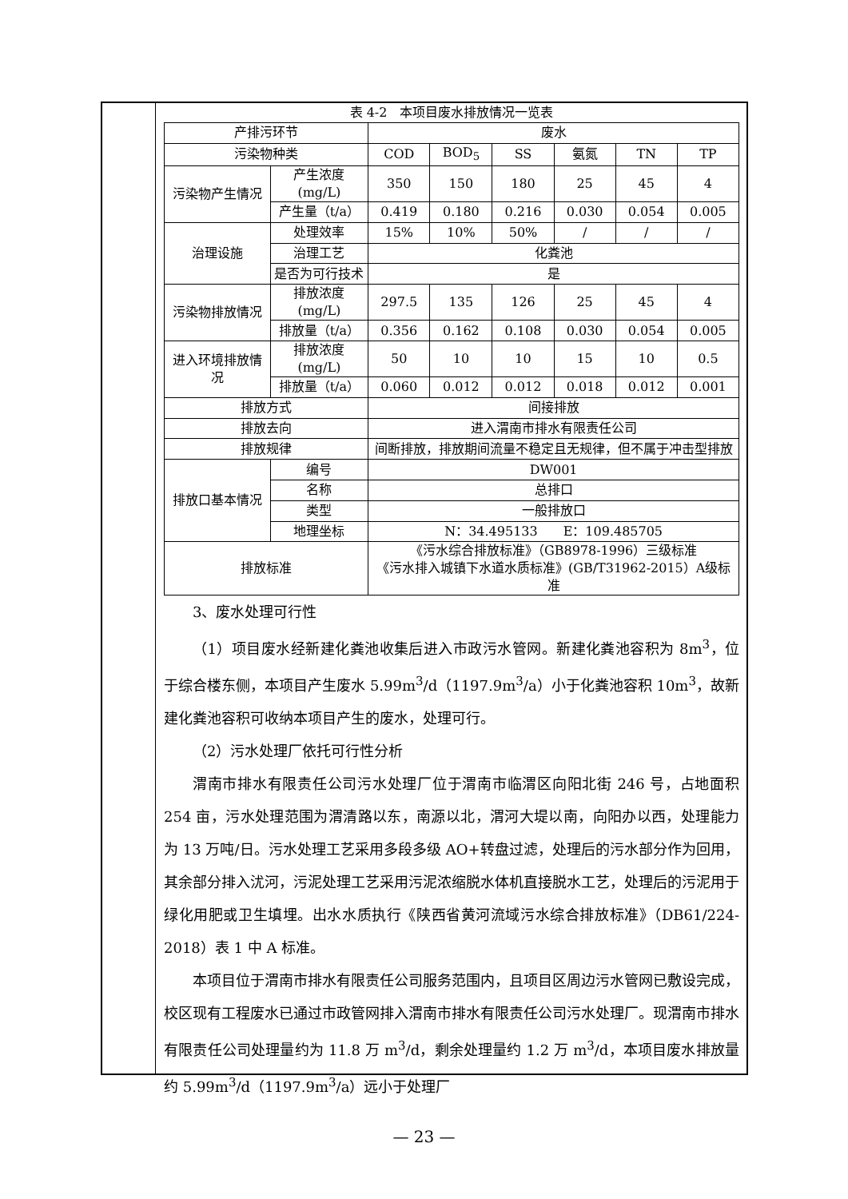表 4-2　本项目废水排放情况一览表
| 产排污环节 | | 废水 | | | | | |
| 污染物种类 | | COD | BOD<sub>5</sub> | SS | 氨氮 | TN | TP |
| 污染物产生情况 | 产生浓度(mg/L) | 350 | 150 | 180 | 25 | 45 | 4 |
| | 产生量（t/a） | 0.419 | 0.180 | 0.216 | 0.030 | 0.054 | 0.005 |
| 治理设施 | 处理效率 | 15% | 10% | 50% | / | / | / |
| | 治理工艺 | 化粪池 | | | | | |
| | 是否为可行技术 | 是 | | | | | |
| 污染物排放情况 | 排放浓度(mg/L) | 297.5 | 135 | 126 | 25 | 45 | 4 |
| | 排放量（t/a） | 0.356 | 0.162 | 0.108 | 0.030 | 0.054 | 0.005 |
| 进入环境排放情况 | 排放浓度(mg/L) | 50 | 10 | 10 | 15 | 10 | 0.5 |
| | 排放量（t/a） | 0.060 | 0.012 | 0.012 | 0.018 | 0.012 | 0.001 |
| 排放方式 | | 间接排放 | | | | | |
| 排放去向 | | 进入渭南市排水有限责任公司 | | | | | |
| 排放规律 | | 间断排放，排放期间流量不稳定且无规律，但不属于冲击型排放 | | | | | |
| 排放口基本情况 | 编号 | DW001 | | | | | |
| | 名称 | 总排口 | | | | | |
| | 类型 | 一般排放口 | | | | | |
| | 地理坐标 | N：34.495133 E：109.485705 | | | | | |
| 排放标准 | | 《污水综合排放标准》（GB8978-1996）三级标准 《污水排入城镇下水道水质标准》(GB/T31962-2015）A级标准 | | | | | |
3、废水处理可行性
（1）项目废水经新建化粪池收集后进入市政污水管网。新建化粪池容积为 8m<sup>3</sup>，位于综合楼东侧，本项目产生废水 5.99m<sup>3</sup>/d（1197.9m<sup>3</sup>/a）小于化粪池容积 10m<sup>3</sup>，故新建化粪池容积可收纳本项目产生的废水，处理可行。
（2）污水处理厂依托可行性分析
渭南市排水有限责任公司污水处理厂位于渭南市临渭区向阳北街 246 号，占地面积 254 亩，污水处理范围为渭清路以东，南源以北，渭河大堤以南，向阳办以西，处理能力为 13 万吨/日。污水处理工艺采用多段多级 AO+转盘过滤，处理后的污水部分作为回用，其余部分排入沋河，污泥处理工艺采用污泥浓缩脱水体机直接脱水工艺，处理后的污泥用于绿化用肥或卫生填埋。出水水质执行《陕西省黄河流域污水综合排放标准》（DB61/224-2018）表 1 中 A 标准。
本项目位于渭南市排水有限责任公司服务范围内，且项目区周边污水管网已敷设完成，校区现有工程废水已通过市政管网排入渭南市排水有限责任公司污水处理厂。现渭南市排水有限责任公司处理量约为 11.8 万 m<sup>3</sup>/d，剩余处理量约 1.2 万 m<sup>3</sup>/d，本项目废水排放量约 5.99m<sup>3</sup>/d（1197.9m<sup>3</sup>/a）远小于处理厂
— 23 —